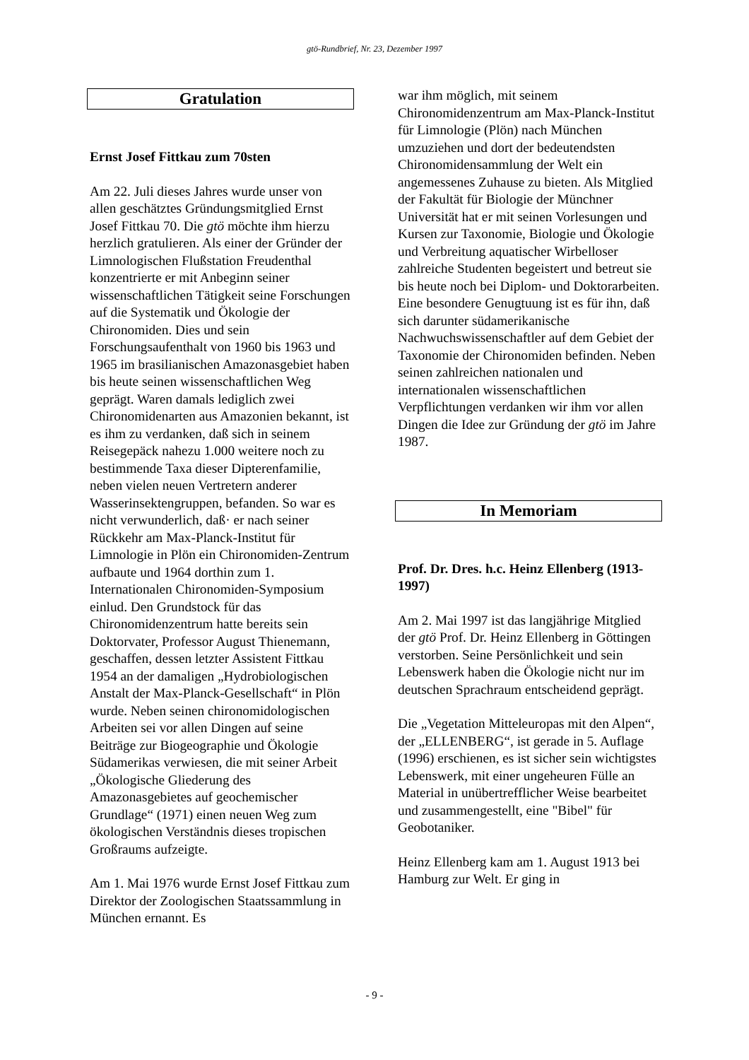gtö-Rundbrief, Nr. 23, Dezember 1997
Gratulation
Ernst Josef Fittkau zum 70sten
Am 22. Juli dieses Jahres wurde unser von allen geschätztes Gründungsmitglied Ernst Josef Fittkau 70. Die gtö möchte ihm hierzu herzlich gratulieren. Als einer der Gründer der Limnologischen Flußstation Freudenthal konzentrierte er mit Anbeginn seiner wissenschaftlichen Tätigkeit seine Forschungen auf die Systematik und Ökologie der Chironomiden. Dies und sein Forschungsaufenthalt von 1960 bis 1963 und 1965 im brasilianischen Amazonasgebiet haben bis heute seinen wissenschaftlichen Weg geprägt. Waren damals lediglich zwei Chironomidenarten aus Amazonien bekannt, ist es ihm zu verdanken, daß sich in seinem Reisegepäck nahezu 1.000 weitere noch zu bestimmende Taxa dieser Dipterenfamilie, neben vielen neuen Vertretern anderer Wasserinsektengruppen, befanden. So war es nicht verwunderlich, daß· er nach seiner Rückkehr am Max-Planck-Institut für Limnologie in Plön ein Chironomiden-Zentrum aufbaute und 1964 dorthin zum 1. Internationalen Chironomiden-Symposium einlud. Den Grundstock für das Chironomidenzentrum hatte bereits sein Doktorvater, Professor August Thienemann, geschaffen, dessen letzter Assistent Fittkau 1954 an der damaligen „Hydrobiologischen Anstalt der Max-Planck-Gesellschaft“ in Plön wurde. Neben seinen chironomidologischen Arbeiten sei vor allen Dingen auf seine Beiträge zur Biogeographie und Ökologie Südamerikas verwiesen, die mit seiner Arbeit „Ökologische Gliederung des Amazonasgebietes auf geochemischer Grundlage“ (1971) einen neuen Weg zum ökologischen Verständnis dieses tropischen Großraums aufzeigte.
Am 1. Mai 1976 wurde Ernst Josef Fittkau zum Direktor der Zoologischen Staatssammlung in München ernannt. Es
war ihm möglich, mit seinem Chironomidenzentrum am Max-Planck-Institut für Limnologie (Plön) nach München umzuziehen und dort der bedeutendsten Chironomidensammlung der Welt ein angemessenes Zuhause zu bieten. Als Mitglied der Fakultät für Biologie der Münchner Universität hat er mit seinen Vorlesungen und Kursen zur Taxonomie, Biologie und Ökologie und Verbreitung aquatischer Wirbelloser zahlreiche Studenten begeistert und betreut sie bis heute noch bei Diplom- und Doktorarbeiten. Eine besondere Genugtuung ist es für ihn, daß sich darunter südamerikanische Nachwuchswissenschaftler auf dem Gebiet der Taxonomie der Chironomiden befinden. Neben seinen zahlreichen nationalen und internationalen wissenschaftlichen Verpflichtungen verdanken wir ihm vor allen Dingen die Idee zur Gründung der gtö im Jahre 1987.
In Memoriam
Prof. Dr. Dres. h.c. Heinz Ellenberg (1913-1997)
Am 2. Mai 1997 ist das langjährige Mitglied der gtö Prof. Dr. Heinz Ellenberg in Göttingen verstorben. Seine Persönlichkeit und sein Lebenswerk haben die Ökologie nicht nur im deutschen Sprachraum entscheidend geprägt.
Die „Vegetation Mitteleuropas mit den Alpen“, der „ELLENBERG“, ist gerade in 5. Auflage (1996) erschienen, es ist sicher sein wichtigstes Lebenswerk, mit einer ungeheuren Fülle an Material in unübertrefflicher Weise bearbeitet und zusammengestellt, eine "Bibel" für Geobotaniker.
Heinz Ellenberg kam am 1. August 1913 bei Hamburg zur Welt. Er ging in
- 9 -